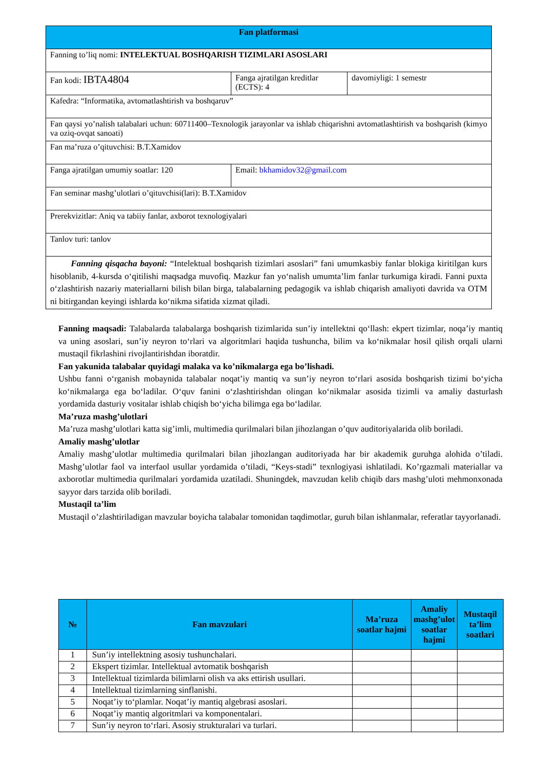| Fan platformasi | | |
| Fanning to’liq nomi: INTELEKTUAL BOSHQARISH TIZIMLARI ASOSLARI | | |
| Fan kodi: IBTA4804 | Fanga ajratilgan kreditlar (ECTS): 4 | davomiyligi: 1 semestr |
| Kafedra: “Informatika, avtomatlashtirish va boshqaruv” | | |
| Fan qaysi yo’nalish talabalari uchun: 60711400–Texnologik jarayonlar va ishlab chiqarishni avtomatlashtirish va boshqarish (kimyo va oziq-ovqat sanoati) | | |
| Fan ma’ruza o’qituvchisi: B.T.Xamidov | | |
| Fanga ajratilgan umumiy soatlar: 120 | Email: bkhamidov32@gmail.com | |
| Fan seminar mashg’ulotlari o’qituvchisi(lari): B.T.Xamidov | | |
| Prerekvizitlar: Aniq va tabiiy fanlar, axborot texnologiyalari | | |
| Tanlov turi: tanlov | | |
| Fanning qisqacha bayoni: “Intelektual boshqarish tizimlari asoslari” fani umumkasbiy fanlar blokiga kiritilgan kurs hisoblanib, 4-kursda o‘qitilishi maqsadga muvofiq. Mazkur fan yo‘nalish umumta’lim fanlar turkumiga kiradi. Fanni puxta o‘zlashtirish nazariy materiallarni bilish bilan birga, talabalarning pedagogik va ishlab chiqarish amaliyoti davrida va OTM ni bitirgandan keyingi ishlarda ko‘nikma sifatida xizmat qiladi. | | |
Fanning maqsadi: Talabalarda talabalarga boshqarish tizimlarida sun’iy intellektni qo‘llash: ekpert tizimlar, noqa’iy mantiq va uning asoslari, sun’iy neyron to‘rlari va algoritmlari haqida tushuncha, bilim va ko‘nikmalar hosil qilish orqali ularni mustaqil fikrlashini rivojlantirishdan iboratdir.
Fan yakunida talabalar quyidagi malaka va ko’nikmalarga ega bo’lishadi.
Ushbu fanni o‘rganish mobaynida talabalar noqat’iy mantiq va sun’iy neyron to‘rlari asosida boshqarish tizimi bo‘yicha ko‘nikmalarga ega bo‘ladilar. O‘quv fanini o‘zlashtirishdan olingan ko‘nikmalar asosida tizimli va amaliy dasturlash yordamida dasturiy vositalar ishlab chiqish bo‘yicha bilimga ega bo‘ladilar.
Ma’ruza mashg’ulotlari
Ma’ruza mashg’ulotlari katta sig’imli, multimedia qurilmalari bilan jihozlangan o’quv auditoriyalarida olib boriladi.
Amaliy mashg’ulotlar
Amaliy mashg’ulotlar multimedia qurilmalari bilan jihozlangan auditoriyada har bir akademik guruhga alohida o’tiladi. Mashg’ulotlar faol va interfaol usullar yordamida o’tiladi, “Keys-stadi” texnlogiyasi ishlatiladi. Ko’rgazmali materiallar va axborotlar multimedia qurilmalari yordamida uzatiladi. Shuningdek, mavzudan kelib chiqib dars mashg’uloti mehmonxonada sayyor dars tarzida olib boriladi.
Mustaqil ta’lim
Mustaqil o’zlashtiriladigan mavzular boyicha talabalar tomonidan taqdimotlar, guruh bilan ishlanmalar, referatlar tayyorlanadi.
| № | Fan mavzulari | Ma’ruza soatlar hajmi | Amaliy mashg’ulot soatlar hajmi | Mustaqil ta’lim soatlari |
| --- | --- | --- | --- | --- |
| 1 | Sun’iy intellektning asosiy tushunchalari. | | | |
| 2 | Ekspert tizimlar. Intellektual avtomatik boshqarish | | | |
| 3 | Intellektual tizimlarda bilimlarni olish va aks ettirish usullari. | | | |
| 4 | Intellektual tizimlarning sinflanishi. | | | |
| 5 | Noqat’iy to‘plamlar. Noqat’iy mantiq algebrasi asoslari. | | | |
| 6 | Noqat’iy mantiq algoritmlari va komponentalari. | | | |
| 7 | Sun’iy neyron to‘rlari. Asosiy strukturalari va turlari. | | | |